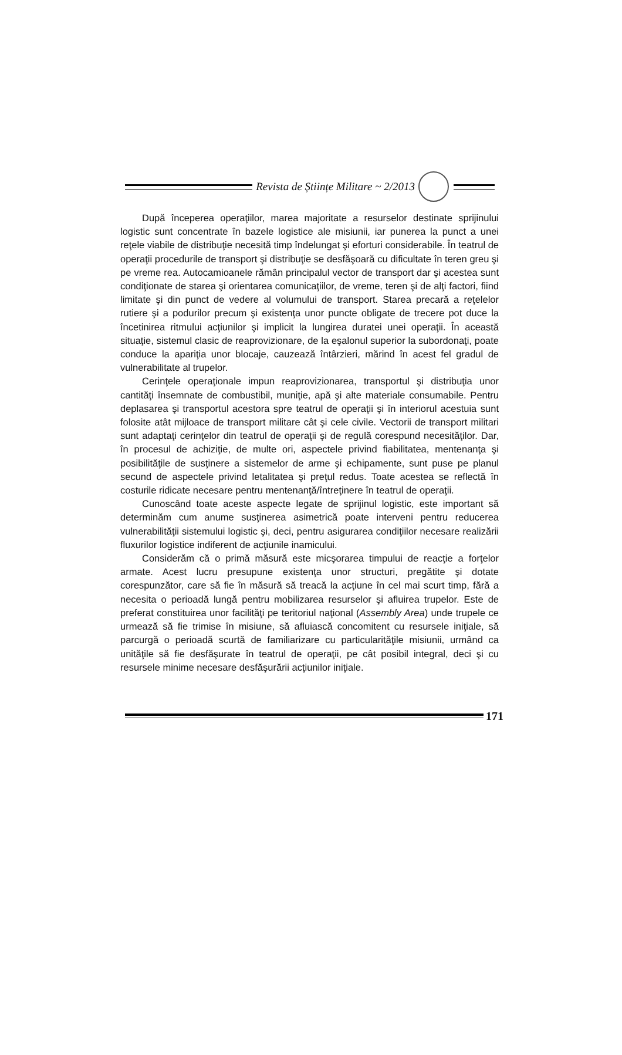Revista de Științe Militare ~ 2/2013
După începerea operaţiilor, marea majoritate a resurselor destinate sprijinului logistic sunt concentrate în bazele logistice ale misiunii, iar punerea la punct a unei reţele viabile de distribuţie necesită timp îndelungat şi eforturi considerabile. În teatrul de operaţii procedurile de transport şi distribuţie se desfăşoară cu dificultate în teren greu şi pe vreme rea. Autocamioanele rămân principalul vector de transport dar şi acestea sunt condiţionate de starea şi orientarea comunicaţiilor, de vreme, teren şi de alţi factori, fiind limitate şi din punct de vedere al volumului de transport. Starea precară a reţelelor rutiere şi a podurilor precum şi existenţa unor puncte obligate de trecere pot duce la încetinirea ritmului acţiunilor şi implicit la lungirea duratei unei operaţii. În această situaţie, sistemul clasic de reaprovizionare, de la eşalonul superior la subordonaţi, poate conduce la apariţia unor blocaje, cauzează întârzieri, mărind în acest fel gradul de vulnerabilitate al trupelor.
Cerinţele operaţionale impun reaprovizionarea, transportul şi distribuţia unor cantităţi însemnate de combustibil, muniţie, apă şi alte materiale consumabile. Pentru deplasarea şi transportul acestora spre teatrul de operaţii şi în interiorul acestuia sunt folosite atât mijloace de transport militare cât şi cele civile. Vectorii de transport militari sunt adaptaţi cerinţelor din teatrul de operaţii şi de regulă corespund necesităţilor. Dar, în procesul de achiziţie, de multe ori, aspectele privind fiabilitatea, mentenanţa şi posibilităţile de susţinere a sistemelor de arme şi echipamente, sunt puse pe planul secund de aspectele privind letalitatea şi preţul redus. Toate acestea se reflectă în costurile ridicate necesare pentru mentenanţă/întreţinere în teatrul de operaţii.
Cunoscând toate aceste aspecte legate de sprijinul logistic, este important să determinăm cum anume susţinerea asimetrică poate interveni pentru reducerea vulnerabilităţii sistemului logistic şi, deci, pentru asigurarea condiţiilor necesare realizării fluxurilor logistice indiferent de acţiunile inamicului.
Considerăm că o primă măsură este micşorarea timpului de reacţie a forţelor armate. Acest lucru presupune existenţa unor structuri, pregătite şi dotate corespunzător, care să fie în măsură să treacă la acţiune în cel mai scurt timp, fără a necesita o perioadă lungă pentru mobilizarea resurselor şi afluirea trupelor. Este de preferat constituirea unor facilităţi pe teritoriul naţional (Assembly Area) unde trupele ce urmează să fie trimise în misiune, să afluiască concomitent cu resursele iniţiale, să parcurgă o perioadă scurtă de familiarizare cu particularităţile misiunii, urmând ca unităţile să fie desfăşurate în teatrul de operaţii, pe cât posibil integral, deci şi cu resursele minime necesare desfăşurării acţiunilor iniţiale.
171